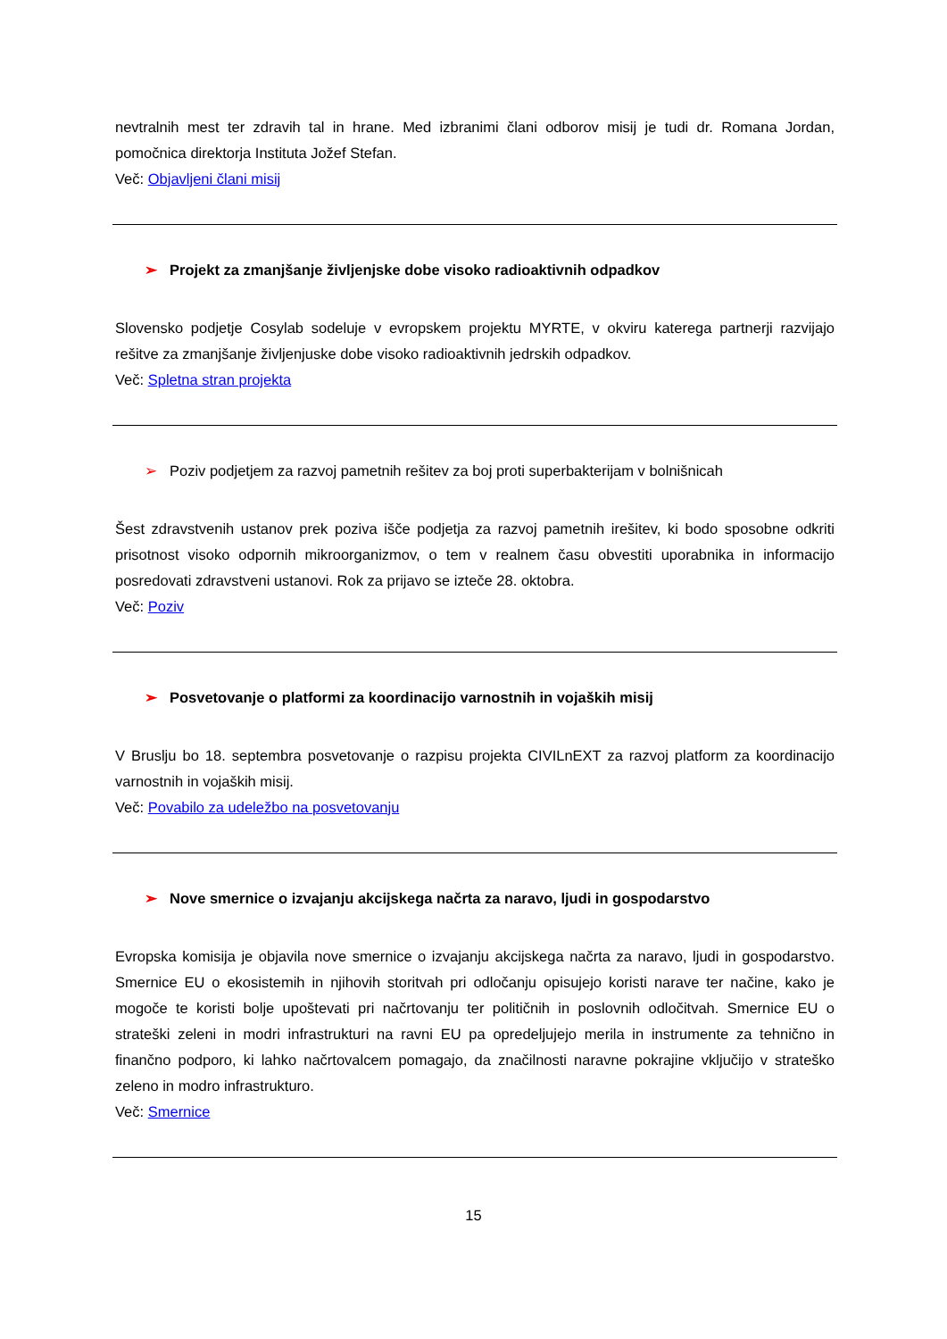nevtralnih mest ter zdravih tal in hrane. Med izbranimi člani odborov misij je tudi dr. Romana Jordan, pomočnica direktorja Instituta Jožef Stefan.
Več: Objavljeni člani misij
➢ Projekt za zmanjšanje življenjske dobe visoko radioaktivnih odpadkov
Slovensko podjetje Cosylab sodeluje v evropskem projektu MYRTE, v okviru katerega partnerji razvijajo rešitve za zmanjšanje življenjuske dobe visoko radioaktivnih jedrskih odpadkov.
Več: Spletna stran projekta
➢ Poziv podjetjem za razvoj pametnih rešitev za boj proti superbakterijam v bolnišnicah
Šest zdravstvenih ustanov prek poziva išče podjetja za razvoj pametnih irešitev, ki bodo sposobne odkriti prisotnost visoko odpornih mikroorganizmov, o tem v realnem času obvestiti uporabnika in informacijo posredovati zdravstveni ustanovi. Rok za prijavo se izteče 28. oktobra.
Več: Poziv
➢ Posvetovanje o platformi za koordinacijo varnostnih in vojaških misij
V Bruslju bo 18. septembra posvetovanje o razpisu projekta CIVILnEXT za razvoj platform za koordinacijo varnostnih in vojaških misij.
Več: Povabilo za udeležbo na posvetovanju
➢ Nove smernice o izvajanju akcijskega načrta za naravo, ljudi in gospodarstvo
Evropska komisija je objavila nove smernice o izvajanju akcijskega načrta za naravo, ljudi in gospodarstvo. Smernice EU o ekosistemih in njihovih storitvah pri odločanju opisujejo koristi narave ter načine, kako je mogoče te koristi bolje upoštevati pri načrtovanju ter političnih in poslovnih odločitvah. Smernice EU o strateški zeleni in modri infrastrukturi na ravni EU pa opredeljujejo merila in instrumente za tehnično in finančno podporo, ki lahko načrtovalcem pomagajo, da značilnosti naravne pokrajine vključijo v strateško zeleno in modro infrastrukturo.
Več: Smernice
15